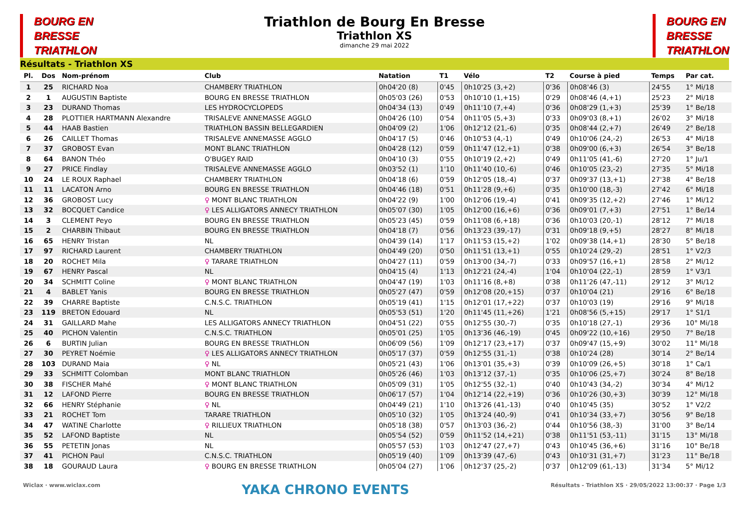BOURG EN
BRESSE
TRIATHLON
Triathlon de Bourg En Bresse
Triathlon XS
dimanche 29 mai 2022
BOURG EN
BRESSE
TRIATHLON
Résultats - Triathlon XS
| Pl. | Dos | Nom-prénom | Club | Natation | T1 | Vélo | T2 | Course à pied | Temps | Par cat. |
| --- | --- | --- | --- | --- | --- | --- | --- | --- | --- | --- |
| 1 | 25 | RICHARD Noa | CHAMBERY TRIATHLON | 0h04'20 (8) | 0'45 | 0h10'25 (3,+2) | 0'36 | 0h08'46 (3) | 24'55 | 1° Mi/18 |
| 2 | 1 | AUGUSTIN Baptiste | BOURG EN BRESSE TRIATHLON | 0h05'03 (26) | 0'53 | 0h10'10 (1,+15) | 0'29 | 0h08'46 (4,+1) | 25'23 | 2° Mi/18 |
| 3 | 23 | DURAND Thomas | LES HYDROCYCLOPEDS | 0h04'34 (13) | 0'49 | 0h11'10 (7,+4) | 0'36 | 0h08'29 (1,+3) | 25'39 | 1° Be/18 |
| 4 | 28 | PLOTTIER HARTMANN Alexandre | TRISALEVE ANNEMASSE AGGLO | 0h04'26 (10) | 0'54 | 0h11'05 (5,+3) | 0'33 | 0h09'03 (8,+1) | 26'02 | 3° Mi/18 |
| 5 | 44 | HAAB Bastien | TRIATHLON BASSIN BELLEGARDIEN | 0h04'09 (2) | 1'06 | 0h12'12 (21,-6) | 0'35 | 0h08'44 (2,+7) | 26'49 | 2° Be/18 |
| 6 | 26 | CAILLET Thomas | TRISALEVE ANNEMASSE AGGLO | 0h04'17 (5) | 0'46 | 0h10'53 (4,-1) | 0'49 | 0h10'06 (24,-2) | 26'53 | 4° Mi/18 |
| 7 | 37 | GROBOST Evan | MONT BLANC TRIATHLON | 0h04'28 (12) | 0'59 | 0h11'47 (12,+1) | 0'38 | 0h09'00 (6,+3) | 26'54 | 3° Be/18 |
| 8 | 64 | BANON Théo | O'BUGEY RAID | 0h04'10 (3) | 0'55 | 0h10'19 (2,+2) | 0'49 | 0h11'05 (41,-6) | 27'20 | 1° Ju/1 |
| 9 | 27 | PRICE Findlay | TRISALEVE ANNEMASSE AGGLO | 0h03'52 (1) | 1'10 | 0h11'40 (10,-6) | 0'46 | 0h10'05 (23,-2) | 27'35 | 5° Mi/18 |
| 10 | 24 | LE ROUX Raphael | CHAMBERY TRIATHLON | 0h04'18 (6) | 0'59 | 0h12'05 (18,-4) | 0'37 | 0h09'37 (13,+1) | 27'38 | 4° Be/18 |
| 11 | 11 | LACATON Arno | BOURG EN BRESSE TRIATHLON | 0h04'46 (18) | 0'51 | 0h11'28 (9,+6) | 0'35 | 0h10'00 (18,-3) | 27'42 | 6° Mi/18 |
| 12 | 36 | GROBOST Lucy | ♀ MONT BLANC TRIATHLON | 0h04'22 (9) | 1'00 | 0h12'06 (19,-4) | 0'41 | 0h09'35 (12,+2) | 27'46 | 1° Mi/12 |
| 13 | 32 | BOCQUET Candice | ♀ LES ALLIGATORS ANNECY TRIATHLON | 0h05'07 (30) | 1'05 | 0h12'00 (16,+6) | 0'36 | 0h09'01 (7,+3) | 27'51 | 1° Be/14 |
| 14 | 3 | CLEMENT Peyo | BOURG EN BRESSE TRIATHLON | 0h05'23 (45) | 0'59 | 0h11'08 (6,+18) | 0'36 | 0h10'03 (20,-1) | 28'12 | 7° Mi/18 |
| 15 | 2 | CHARBIN Thibaut | BOURG EN BRESSE TRIATHLON | 0h04'18 (7) | 0'56 | 0h13'23 (39,-17) | 0'31 | 0h09'18 (9,+5) | 28'27 | 8° Mi/18 |
| 16 | 65 | HENRY Tristan | NL | 0h04'39 (14) | 1'17 | 0h11'53 (15,+2) | 1'02 | 0h09'38 (14,+1) | 28'30 | 5° Be/18 |
| 17 | 97 | RICHARD Laurent | CHAMBERY TRIATHLON | 0h04'49 (20) | 0'50 | 0h11'51 (13,+1) | 0'55 | 0h10'24 (29,-2) | 28'51 | 1° V2/3 |
| 18 | 20 | ROCHET Mila | ♀ TARARE TRIATHLON | 0h04'27 (11) | 0'59 | 0h13'00 (34,-7) | 0'33 | 0h09'57 (16,+1) | 28'58 | 2° Mi/12 |
| 19 | 67 | HENRY Pascal | NL | 0h04'15 (4) | 1'13 | 0h12'21 (24,-4) | 1'04 | 0h10'04 (22,-1) | 28'59 | 1° V3/1 |
| 20 | 34 | SCHMITT Coline | ♀ MONT BLANC TRIATHLON | 0h04'47 (19) | 1'03 | 0h11'16 (8,+8) | 0'38 | 0h11'26 (47,-11) | 29'12 | 3° Mi/12 |
| 21 | 4 | BABLET Yanis | BOURG EN BRESSE TRIATHLON | 0h05'27 (47) | 0'59 | 0h12'08 (20,+15) | 0'37 | 0h10'04 (21) | 29'16 | 6° Be/18 |
| 22 | 39 | CHARRE Baptiste | C.N.S.C. TRIATHLON | 0h05'19 (41) | 1'15 | 0h12'01 (17,+22) | 0'37 | 0h10'03 (19) | 29'16 | 9° Mi/18 |
| 23 | 119 | BRETON Edouard | NL | 0h05'53 (51) | 1'20 | 0h11'45 (11,+26) | 1'21 | 0h08'56 (5,+15) | 29'17 | 1° S1/1 |
| 24 | 31 | GAILLARD Mahe | LES ALLIGATORS ANNECY TRIATHLON | 0h04'51 (22) | 0'55 | 0h12'55 (30,-7) | 0'35 | 0h10'18 (27,-1) | 29'36 | 10° Mi/18 |
| 25 | 40 | PICHON Valentin | C.N.S.C. TRIATHLON | 0h05'01 (25) | 1'05 | 0h13'36 (46,-19) | 0'45 | 0h09'22 (10,+16) | 29'50 | 7° Be/18 |
| 26 | 6 | BURTIN Julian | BOURG EN BRESSE TRIATHLON | 0h06'09 (56) | 1'09 | 0h12'17 (23,+17) | 0'37 | 0h09'47 (15,+9) | 30'02 | 11° Mi/18 |
| 27 | 30 | PEYRET Noémie | ♀ LES ALLIGATORS ANNECY TRIATHLON | 0h05'17 (37) | 0'59 | 0h12'55 (31,-1) | 0'38 | 0h10'24 (28) | 30'14 | 2° Be/14 |
| 28 | 103 | DURAND Maia | ♀ NL | 0h05'21 (43) | 1'06 | 0h13'01 (35,+3) | 0'39 | 0h10'09 (26,+5) | 30'18 | 1° Ca/1 |
| 29 | 33 | SCHMITT Colomban | MONT BLANC TRIATHLON | 0h05'26 (46) | 1'03 | 0h13'12 (37,-1) | 0'35 | 0h10'06 (25,+7) | 30'24 | 8° Be/18 |
| 30 | 38 | FISCHER Mahé | ♀ MONT BLANC TRIATHLON | 0h05'09 (31) | 1'05 | 0h12'55 (32,-1) | 0'40 | 0h10'43 (34,-2) | 30'34 | 4° Mi/12 |
| 31 | 12 | LAFOND Pierre | BOURG EN BRESSE TRIATHLON | 0h06'17 (57) | 1'04 | 0h12'14 (22,+19) | 0'36 | 0h10'26 (30,+3) | 30'39 | 12° Mi/18 |
| 32 | 66 | HENRY Stéphanie | ♀ NL | 0h04'49 (21) | 1'10 | 0h13'26 (41,-13) | 0'40 | 0h10'45 (35) | 30'52 | 1° V2/2 |
| 33 | 21 | ROCHET Tom | TARARE TRIATHLON | 0h05'10 (32) | 1'05 | 0h13'24 (40,-9) | 0'41 | 0h10'34 (33,+7) | 30'56 | 9° Be/18 |
| 34 | 47 | WATINE Charlotte | ♀ RILLIEUX TRIATHLON | 0h05'18 (38) | 0'57 | 0h13'03 (36,-2) | 0'44 | 0h10'56 (38,-3) | 31'00 | 3° Be/14 |
| 35 | 52 | LAFOND Baptiste | NL | 0h05'54 (52) | 0'59 | 0h11'52 (14,+21) | 0'38 | 0h11'51 (53,-11) | 31'15 | 13° Mi/18 |
| 36 | 55 | PETETIN Jonas | NL | 0h05'57 (53) | 1'03 | 0h12'47 (27,+7) | 0'43 | 0h10'45 (36,+6) | 31'16 | 10° Be/18 |
| 37 | 41 | PICHON Paul | C.N.S.C. TRIATHLON | 0h05'19 (40) | 1'09 | 0h13'39 (47,-6) | 0'43 | 0h10'31 (31,+7) | 31'23 | 11° Be/18 |
| 38 | 18 | GOURAUD Laura | ♀ BOURG EN BRESSE TRIATHLON | 0h05'04 (27) | 1'06 | 0h12'37 (25,-2) | 0'37 | 0h12'09 (61,-13) | 31'34 | 5° Mi/12 |
Wiclax · www.wiclax.com YAKA CHRONO EVENTS Résultats - Triathlon XS · 29/05/2022 13:00:37 · Page 1/3